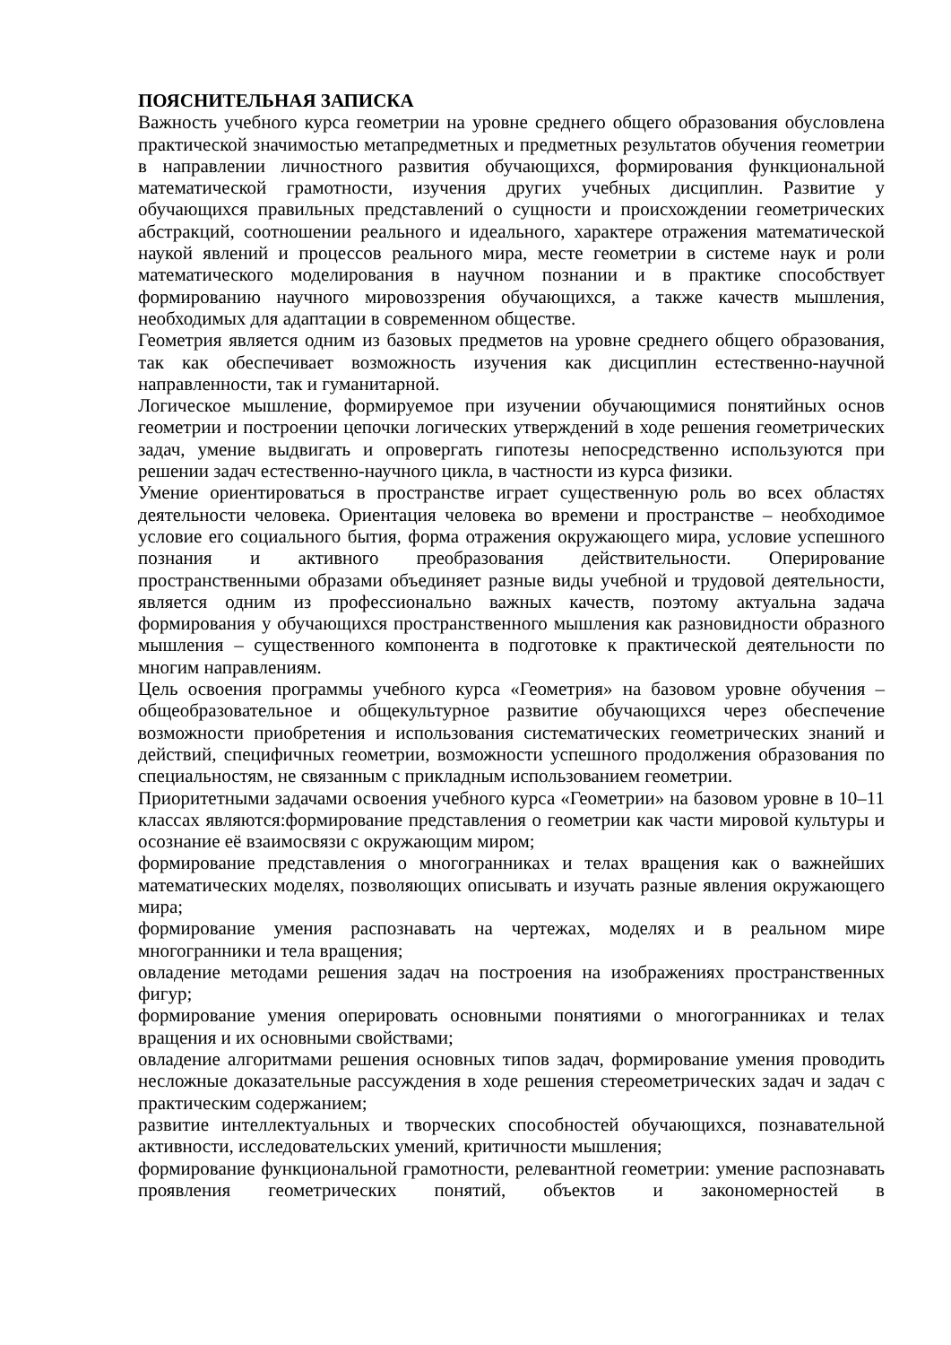ПОЯСНИТЕЛЬНАЯ ЗАПИСКА
Важность учебного курса геометрии на уровне среднего общего образования обусловлена практической значимостью метапредметных и предметных результатов обучения геометрии в направлении личностного развития обучающихся, формирования функциональной математической грамотности, изучения других учебных дисциплин. Развитие у обучающихся правильных представлений о сущности и происхождении геометрических абстракций, соотношении реального и идеального, характере отражения математической наукой явлений и процессов реального мира, месте геометрии в системе наук и роли математического моделирования в научном познании и в практике способствует формированию научного мировоззрения обучающихся, а также качеств мышления, необходимых для адаптации в современном обществе.
Геометрия является одним из базовых предметов на уровне среднего общего образования, так как обеспечивает возможность изучения как дисциплин естественно-научной направленности, так и гуманитарной.
Логическое мышление, формируемое при изучении обучающимися понятийных основ геометрии и построении цепочки логических утверждений в ходе решения геометрических задач, умение выдвигать и опровергать гипотезы непосредственно используются при решении задач естественно-научного цикла, в частности из курса физики.
Умение ориентироваться в пространстве играет существенную роль во всех областях деятельности человека. Ориентация человека во времени и пространстве – необходимое условие его социального бытия, форма отражения окружающего мира, условие успешного познания и активного преобразования действительности. Оперирование пространственными образами объединяет разные виды учебной и трудовой деятельности, является одним из профессионально важных качеств, поэтому актуальна задача формирования у обучающихся пространственного мышления как разновидности образного мышления – существенного компонента в подготовке к практической деятельности по многим направлениям.
Цель освоения программы учебного курса «Геометрия» на базовом уровне обучения – общеобразовательное и общекультурное развитие обучающихся через обеспечение возможности приобретения и использования систематических геометрических знаний и действий, специфичных геометрии, возможности успешного продолжения образования по специальностям, не связанным с прикладным использованием геометрии.
Приоритетными задачами освоения учебного курса «Геометрии» на базовом уровне в 10–11 классах являются:формирование представления о геометрии как части мировой культуры и осознание её взаимосвязи с окружающим миром;
формирование представления о многогранниках и телах вращения как о важнейших математических моделях, позволяющих описывать и изучать разные явления окружающего мира;
формирование умения распознавать на чертежах, моделях и в реальном мире многогранники и тела вращения;
овладение методами решения задач на построения на изображениях пространственных фигур;
формирование умения оперировать основными понятиями о многогранниках и телах вращения и их основными свойствами;
овладение алгоритмами решения основных типов задач, формирование умения проводить несложные доказательные рассуждения в ходе решения стереометрических задач и задач с практическим содержанием;
развитие интеллектуальных и творческих способностей обучающихся, познавательной активности, исследовательских умений, критичности мышления;
формирование функциональной грамотности, релевантной геометрии: умение распознавать проявления геометрических понятий, объектов и закономерностей в